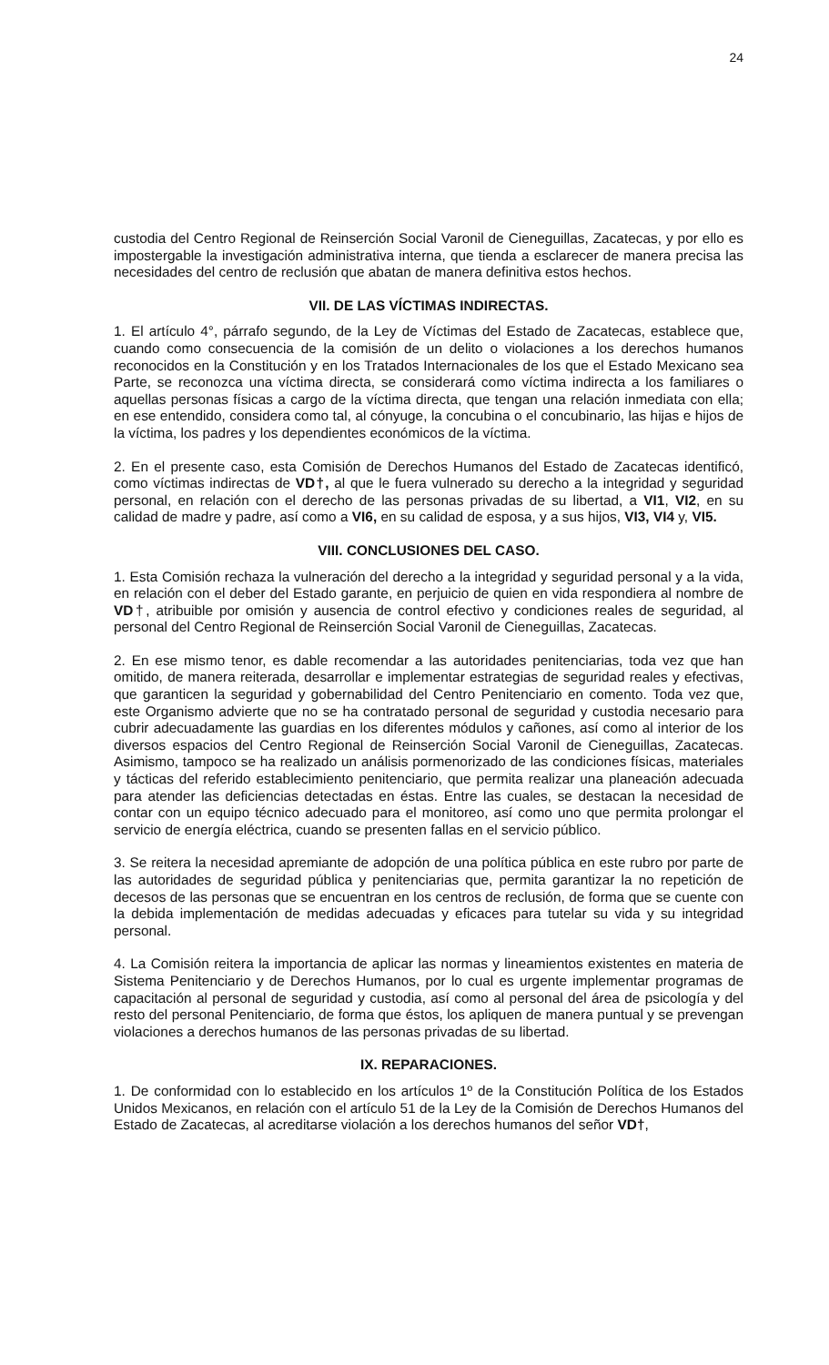24
custodia del Centro Regional de Reinserción Social Varonil de Cieneguillas, Zacatecas, y por ello es impostergable la investigación administrativa interna, que tienda a esclarecer de manera precisa las necesidades del centro de reclusión que abatan de manera definitiva estos hechos.
VII. DE LAS VÍCTIMAS INDIRECTAS.
1. El artículo 4°, párrafo segundo, de la Ley de Víctimas del Estado de Zacatecas, establece que, cuando como consecuencia de la comisión de un delito o violaciones a los derechos humanos reconocidos en la Constitución y en los Tratados Internacionales de los que el Estado Mexicano sea Parte, se reconozca una víctima directa, se considerará como víctima indirecta a los familiares o aquellas personas físicas a cargo de la víctima directa, que tengan una relación inmediata con ella; en ese entendido, considera como tal, al cónyuge, la concubina o el concubinario, las hijas e hijos de la víctima, los padres y los dependientes económicos de la víctima.
2. En el presente caso, esta Comisión de Derechos Humanos del Estado de Zacatecas identificó, como víctimas indirectas de VD†, al que le fuera vulnerado su derecho a la integridad y seguridad personal, en relación con el derecho de las personas privadas de su libertad, a VI1, VI2, en su calidad de madre y padre, así como a VI6, en su calidad de esposa, y a sus hijos, VI3, VI4 y, VI5.
VIII. CONCLUSIONES DEL CASO.
1. Esta Comisión rechaza la vulneración del derecho a la integridad y seguridad personal y a la vida, en relación con el deber del Estado garante, en perjuicio de quien en vida respondiera al nombre de VD†, atribuible por omisión y ausencia de control efectivo y condiciones reales de seguridad, al personal del Centro Regional de Reinserción Social Varonil de Cieneguillas, Zacatecas.
2. En ese mismo tenor, es dable recomendar a las autoridades penitenciarias, toda vez que han omitido, de manera reiterada, desarrollar e implementar estrategias de seguridad reales y efectivas, que garanticen la seguridad y gobernabilidad del Centro Penitenciario en comento. Toda vez que, este Organismo advierte que no se ha contratado personal de seguridad y custodia necesario para cubrir adecuadamente las guardias en los diferentes módulos y cañones, así como al interior de los diversos espacios del Centro Regional de Reinserción Social Varonil de Cieneguillas, Zacatecas. Asimismo, tampoco se ha realizado un análisis pormenorizado de las condiciones físicas, materiales y tácticas del referido establecimiento penitenciario, que permita realizar una planeación adecuada para atender las deficiencias detectadas en éstas. Entre las cuales, se destacan la necesidad de contar con un equipo técnico adecuado para el monitoreo, así como uno que permita prolongar el servicio de energía eléctrica, cuando se presenten fallas en el servicio público.
3. Se reitera la necesidad apremiante de adopción de una política pública en este rubro por parte de las autoridades de seguridad pública y penitenciarias que, permita garantizar la no repetición de decesos de las personas que se encuentran en los centros de reclusión, de forma que se cuente con la debida implementación de medidas adecuadas y eficaces para tutelar su vida y su integridad personal.
4. La Comisión reitera la importancia de aplicar las normas y lineamientos existentes en materia de Sistema Penitenciario y de Derechos Humanos, por lo cual es urgente implementar programas de capacitación al personal de seguridad y custodia, así como al personal del área de psicología y del resto del personal Penitenciario, de forma que éstos, los apliquen de manera puntual y se prevengan violaciones a derechos humanos de las personas privadas de su libertad.
IX. REPARACIONES.
1. De conformidad con lo establecido en los artículos 1º de la Constitución Política de los Estados Unidos Mexicanos, en relación con el artículo 51 de la Ley de la Comisión de Derechos Humanos del Estado de Zacatecas, al acreditarse violación a los derechos humanos del señor VD†,